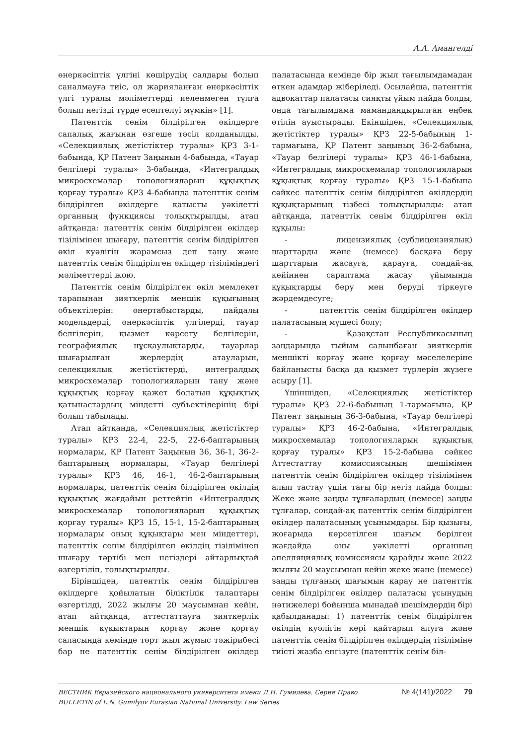А.А. Амангелді
өнеркәсіптік үлгіні көшірудің салдары болып саналмауға тиіс, ол жарияланған өнеркәсіптік үлгі туралы мәліметтерді иеленмеген тұлға болып негізді түрде есептелуі мүмкін» [1].
Патенттік сенім білдірілген өкілдерге сапалық жағынан өзгеше тәсіл қолданылды. «Селекциялық жетістіктер туралы» ҚРЗ 3-1-бабында, ҚР Патент Заңының 4-бабында, «Тауар белгілері туралы» 3-бабында, «Интегралдық микросхемалар топологияларын құқықтық қорғау туралы» ҚРЗ 4-бабында патенттік сенім білдірілген өкілдерге қатысты уәкілетті органның функциясы толықтырылды, атап айтқанда: патенттік сенім білдірілген өкілдер тізілімінен шығару, патенттік сенім білдірілген өкіл куәлігін жарамсыз деп тану және патенттік сенім білдірілген өкілдер тізіліміндегі мәліметтерді жою.
Патенттік сенім білдірілген өкіл мемлекет тарапынан зияткерлік меншік құқығының объектілерін: өнертабыстарды, пайдалы модельдерді, өнеркәсіптік үлгілерді, тауар белгілерін, қызмет көрсету белгілерін, географиялық нұсқаулықтарды, тауарлар шығарылған жерлердің атауларын, селекциялық жетістіктерді, интегралдық микросхемалар топологияларын тану және құқықтық қорғау қажет болатын құқықтық қатынастардың міндетті субъектілерінің бірі болып табылады.
Атап айтқанда, «Селекциялық жетістіктер туралы» ҚРЗ 22-4, 22-5, 22-6-баптарының нормалары, ҚР Патент Заңының 36, 36-1, 36-2-баптарының нормалары, «Тауар белгілері туралы» ҚРЗ 46, 46-1, 46-2-баптарының нормалары, патенттік сенім білдірілген өкілдің құқықтық жағдайын реттейтін «Интегралдық микросхемалар топологияларын құқықтық қорғау туралы» ҚРЗ 15, 15-1, 15-2-баптарының нормалары оның құқықтары мен міндеттері, патенттік сенім білдірілген өкілдің тізілімінен шығару тәртібі мен негіздері айтарлықтай өзгертіліп, толықтырылды.
Біріншіден, патенттік сенім білдірілген өкілдерге қойылатын біліктілік талаптары өзгертілді, 2022 жылғы 20 маусымнан кейін, атап айтқанда, аттестаттауға зияткерлік меншік құқықтарын қорғау және қорғау саласында кемінде төрт жыл жұмыс тәжірибесі бар не патенттік сенім білдірілген өкілдер палатасында кемінде бір жыл тағылымдамадан өткен адамдар жіберіледі. Осылайша, патенттік адвокаттар палатасы сияқты ұйым пайда болды, онда тағылымдама мамандандырылған еңбек өтілін ауыстырады. Екіншіден, «Селекциялық жетістіктер туралы» ҚРЗ 22-5-бабының 1-тармағына, ҚР Патент заңының 36-2-бабына, «Тауар белгілері туралы» ҚРЗ 46-1-бабына, «Интегралдық микросхемалар топологияларын құқықтық қорғау туралы» ҚРЗ 15-1-бабына сәйкес патенттік сенім білдірілген өкілдердің құқықтарының тізбесі толықтырылды: атап айтқанда, патенттік сенім білдірілген өкіл құқылы:
- лицензиялық (сублицензиялық) шарттарды және (немесе) басқаға беру шарттарын жасауға, қарауға, сондай-ақ кейіннен сараптама жасау ұйымында құқықтарды беру мен беруді тіркеуге жәрдемдесуге;
- патенттік сенім білдірілген өкілдер палатасының мүшесі болу;
- Қазақстан Республикасының заңдарында тыйым салынбаған зияткерлік меншікті қорғау және қорғау мәселелеріне байланысты басқа да қызмет түрлерін жүзеге асыру [1].
Үшіншіден, «Селекциялық жетістіктер туралы» ҚРЗ 22-6-бабының 1-тармағына, ҚР Патент заңының 36-3-бабына, «Тауар белгілері туралы» ҚРЗ 46-2-бабына, «Интегралдық микросхемалар топологияларын құқықтық қорғау туралы» ҚРЗ 15-2-бабына сәйкес Аттестаттау комиссиясының шешімімен патенттік сенім білдірілген өкілдер тізілімінен алып тастау үшін тағы бір негіз пайда болды: Жеке және заңды тұлғалардың (немесе) заңды тұлғалар, сондай-ақ патенттік сенім білдірілген өкілдер палатасының ұсынымдары. Бір қызығы, жоғарыда көрсетілген шағым берілген жағдайда оны уәкілетті органның апелляциялық комиссиясы қарайды және 2022 жылғы 20 маусымнан кейін жеке және (немесе) заңды тұлғаның шағымын қарау не патенттік сенім білдірілген өкілдер палатасы ұсынудың нәтижелері бойынша мынадай шешімдердің бірі қабылданады: 1) патенттік сенім білдірілген өкілдің куәлігін кері қайтарып алуға және патенттік сенім білдірілген өкілдердің тізіліміне тиісті жазба енгізуге (патенттік сенім біл-
ВЕСТНИК Евразийского национального университета имени Л.Н. Гумилева. Серия Право
BULLETIN of L.N. Gumilyov Eurasian National University. Law Series
№ 4(141)/2022 79